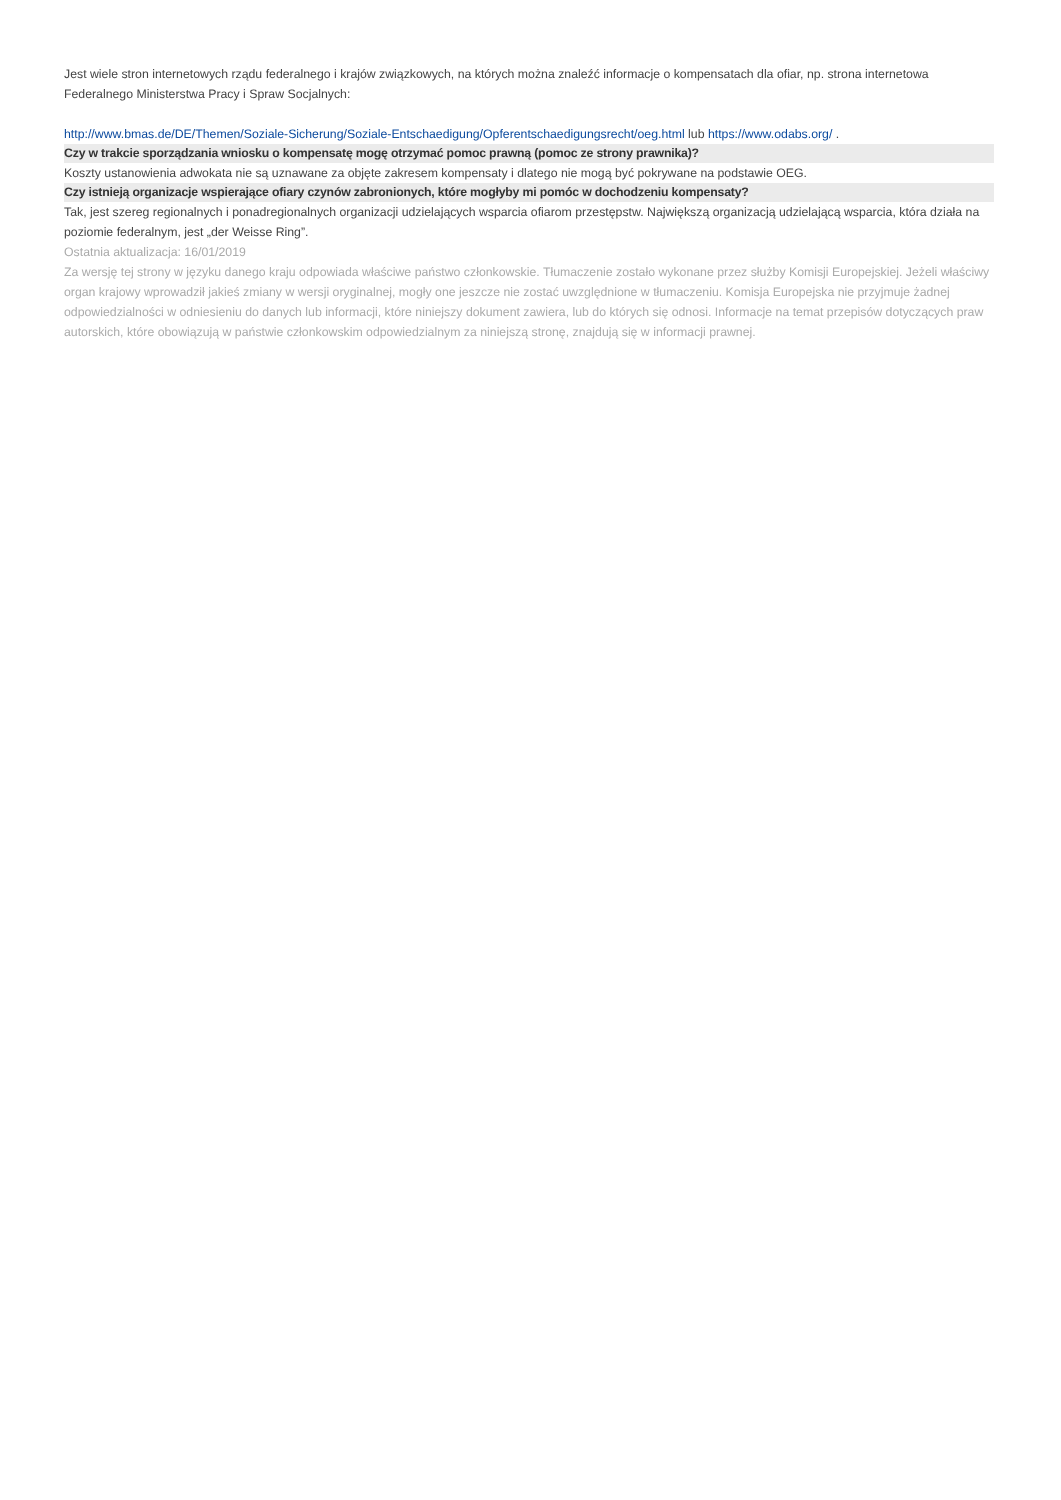Jest wiele stron internetowych rządu federalnego i krajów związkowych, na których można znaleźć informacje o kompensatach dla ofiar, np. strona internetowa Federalnego Ministerstwa Pracy i Spraw Socjalnych:
http://www.bmas.de/DE/Themen/Soziale-Sicherung/Soziale-Entschaedigung/Opferentschaedigungsrecht/oeg.html lub https://www.odabs.org/ .
Czy w trakcie sporządzania wniosku o kompensatę mogę otrzymać pomoc prawną (pomoc ze strony prawnika)?
Koszty ustanowienia adwokata nie są uznawane za objęte zakresem kompensaty i dlatego nie mogą być pokrywane na podstawie OEG.
Czy istnieją organizacje wspierające ofiary czynów zabronionych, które mogłyby mi pomóc w dochodzeniu kompensaty?
Tak, jest szereg regionalnych i ponadregionalnych organizacji udzielających wsparcia ofiarom przestępstw. Największą organizacją udzielającą wsparcia, która działa na poziomie federalnym, jest „der Weisse Ring”.
Ostatnia aktualizacja: 16/01/2019
Za wersję tej strony w języku danego kraju odpowiada właściwe państwo członkowskie. Tłumaczenie zostało wykonane przez służby Komisji Europejskiej. Jeżeli właściwy organ krajowy wprowadził jakieś zmiany w wersji oryginalnej, mogły one jeszcze nie zostać uwzględnione w tłumaczeniu. Komisja Europejska nie przyjmuje żadnej odpowiedzialności w odniesieniu do danych lub informacji, które niniejszy dokument zawiera, lub do których się odnosi. Informacje na temat przepisów dotyczących praw autorskich, które obowiązują w państwie członkowskim odpowiedzialnym za niniejszą stronę, znajdują się w informacji prawnej.